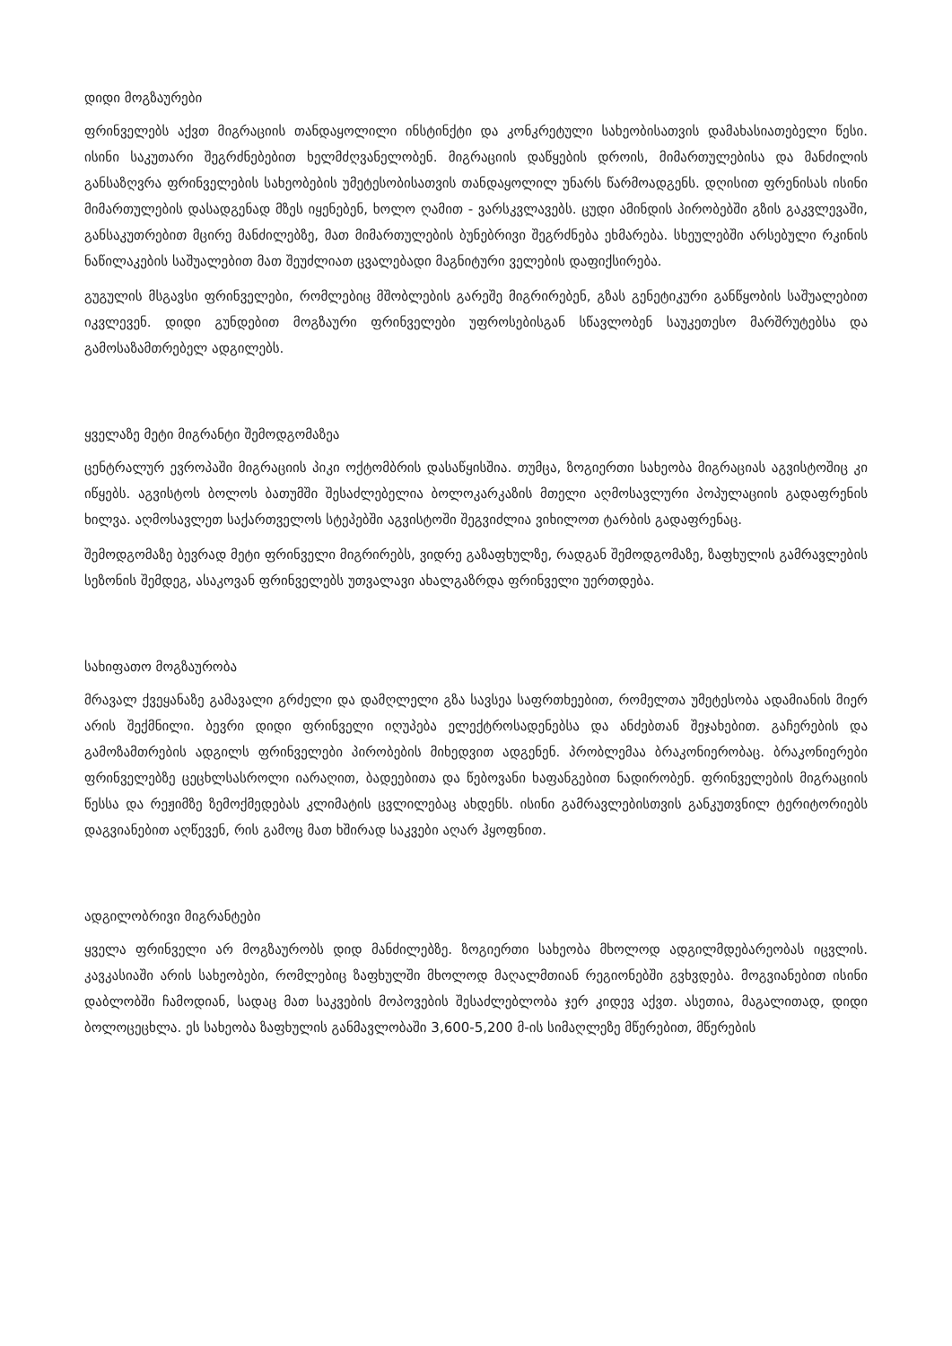დიდი მოგზაურები
ფრინველებს აქვთ მიგრაციის თანდაყოლილი ინსტინქტი და კონკრეტული სახეობისათვის დამახასიათებელი წესი. ისინი საკუთარი შეგრძნებებით ხელმძღვანელობენ. მიგრაციის დაწყების დროის, მიმართულებისა და მანძილის განსაზღვრა ფრინველების სახეობების უმეტესობისათვის თანდაყოლილ უნარს წარმოადგენს. დღისით ფრენისას ისინი მიმართულების დასადგენად მზეს იყენებენ, ხოლო ღამით - ვარსკვლავებს. ცუდი ამინდის პირობებში გზის გაკვლევაში, განსაკუთრებით მცირე მანძილებზე, მათ მიმართულების ბუნებრივი შეგრძნება ეხმარება. სხეულებში არსებული რკინის ნაწილაკების საშუალებით მათ შეუძლიათ ცვალებადი მაგნიტური ველების დაფიქსირება.
გუგულის მსგავსი ფრინველები, რომლებიც მშობლების გარეშე მიგრირებენ, გზას გენეტიკური განწყობის საშუალებით იკვლევენ. დიდი გუნდებით მოგზაური ფრინველები უფროსებისგან სწავლობენ საუკეთესო მარშრუტებსა და გამოსაზამთრებელ ადგილებს.
ყველაზე მეტი მიგრანტი შემოდგომაზეა
ცენტრალურ ევროპაში მიგრაციის პიკი ოქტომბრის დასაწყისშია. თუმცა, ზოგიერთი სახეობა მიგრაციას აგვისტოშიც კი იწყებს. აგვისტოს ბოლოს ბათუმში შესაძლებელია ბოლოკარკაზის მთელი აღმოსავლური პოპულაციის გადაფრენის ხილვა. აღმოსავლეთ საქართველოს სტეპებში აგვისტოში შეგვიძლია ვიხილოთ ტარბის გადაფრენაც.
შემოდგომაზე ბევრად მეტი ფრინველი მიგრირებს, ვიდრე გაზაფხულზე, რადგან შემოდგომაზე, ზაფხულის გამრავლების სეზონის შემდეგ, ასაკოვან ფრინველებს უთვალავი ახალგაზრდა ფრინველი უერთდება.
სახიფათო მოგზაურობა
მრავალ ქვეყანაზე გამავალი გრძელი და დამღლელი გზა სავსეა საფრთხეებით, რომელთა უმეტესობა ადამიანის მიერ არის შექმნილი. ბევრი დიდი ფრინველი იღუპება ელექტროსადენებსა და ანძებთან შეჯახებით. გაჩერების და გამოზამთრების ადგილს ფრინველები პირობების მიხედვით ადგენენ. პრობლემაა ბრაკონიერობაც. ბრაკონიერები ფრინველებზე ცეცხლსასროლი იარაღით, ბადეებითა და წებოვანი ხაფანგებით ნადირობენ. ფრინველების მიგრაციის წესსა და რეჟიმზე ზემოქმედებას კლიმატის ცვლილებაც ახდენს. ისინი გამრავლებისთვის განკუთვნილ ტერიტორიებს დაგვიანებით აღწევენ, რის გამოც მათ ხშირად საკვები აღარ ჰყოფნით.
ადგილობრივი მიგრანტები
ყველა ფრინველი არ მოგზაურობს დიდ მანძილებზე. ზოგიერთი სახეობა მხოლოდ ადგილმდებარეობას იცვლის. კავკასიაში არის სახეობები, რომლებიც ზაფხულში მხოლოდ მაღალმთიან რეგიონებში გვხვდება. მოგვიანებით ისინი დაბლობში ჩამოდიან, სადაც მათ საკვების მოპოვების შესაძლებლობა ჯერ კიდევ აქვთ. ასეთია, მაგალითად, დიდი ბოლოცეცხლა. ეს სახეობა ზაფხულის განმავლობაში 3,600-5,200 მ-ის სიმაღლეზე მწერებით, მწერების